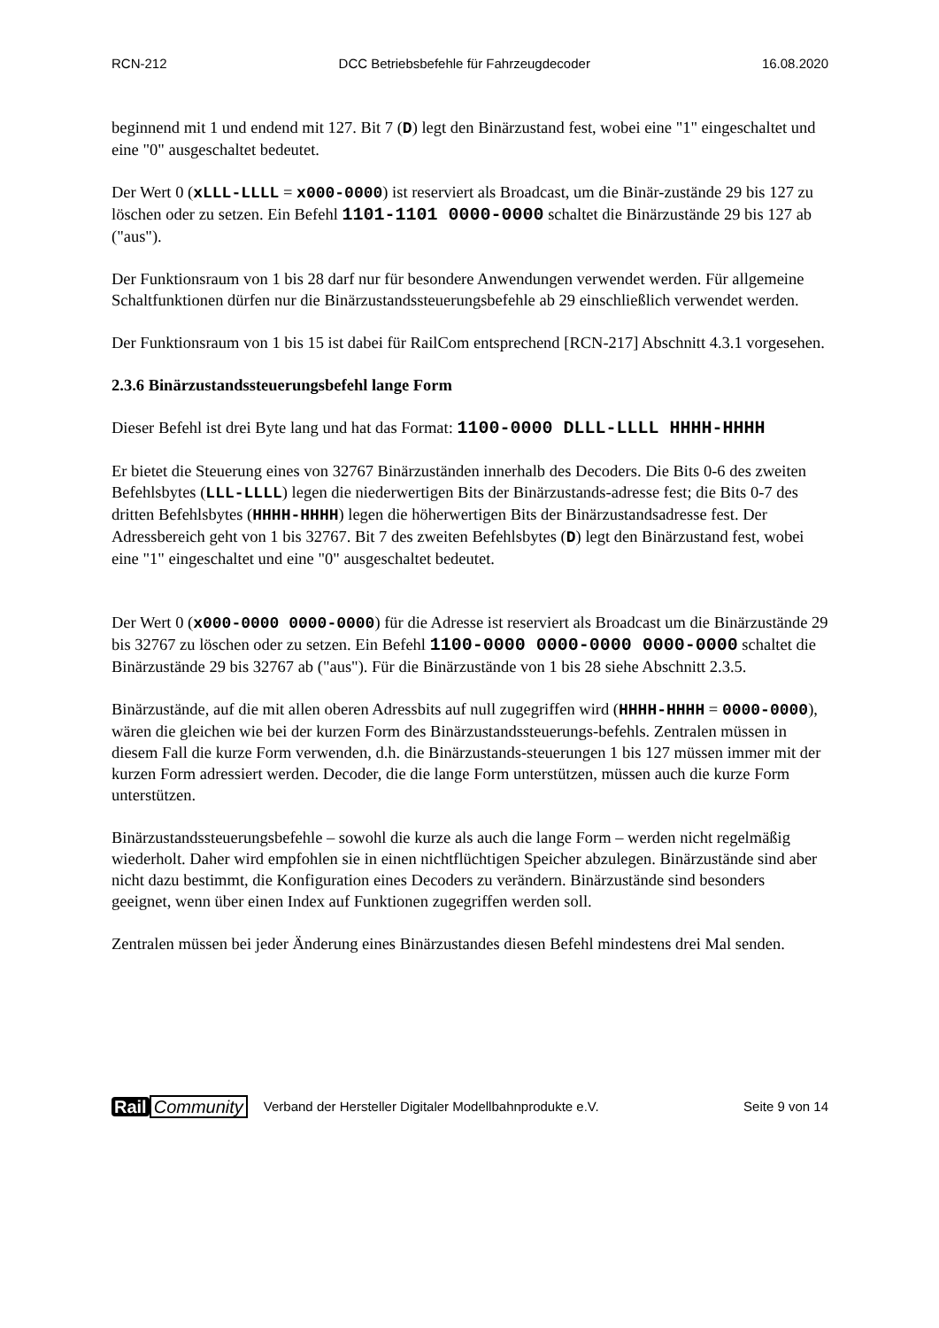RCN-212 DCC Betriebsbefehle für Fahrzeugdecoder 16.08.2020
beginnend mit 1 und endend mit 127. Bit 7 (D) legt den Binärzustand fest, wobei eine "1" eingeschaltet und eine "0" ausgeschaltet bedeutet.
Der Wert 0 (xLLL-LLLL = x000-0000) ist reserviert als Broadcast, um die Binär-zustände 29 bis 127 zu löschen oder zu setzen. Ein Befehl 1101-1101 0000-0000 schaltet die Binärzustände 29 bis 127 ab ("aus").
Der Funktionsraum von 1 bis 28 darf nur für besondere Anwendungen verwendet werden. Für allgemeine Schaltfunktionen dürfen nur die Binärzustandssteuerungsbefehle ab 29 einschließlich verwendet werden.
Der Funktionsraum von 1 bis 15 ist dabei für RailCom entsprechend [RCN-217] Abschnitt 4.3.1 vorgesehen.
2.3.6 Binärzustandssteuerungsbefehl lange Form
Dieser Befehl ist drei Byte lang und hat das Format: 1100-0000 DLLL-LLLL HHHH-HHHH
Er bietet die Steuerung eines von 32767 Binärzuständen innerhalb des Decoders. Die Bits 0-6 des zweiten Befehlsbytes (LLL-LLLL) legen die niederwertigen Bits der Binärzustands-adresse fest; die Bits 0-7 des dritten Befehlsbytes (HHHH-HHHH) legen die höherwertigen Bits der Binärzustandsadresse fest. Der Adressbereich geht von 1 bis 32767. Bit 7 des zweiten Befehlsbytes (D) legt den Binärzustand fest, wobei eine "1" eingeschaltet und eine "0" ausgeschaltet bedeutet.
Der Wert 0 (x000-0000 0000-0000) für die Adresse ist reserviert als Broadcast um die Binärzustände 29 bis 32767 zu löschen oder zu setzen. Ein Befehl 1100-0000 0000-0000 0000-0000 schaltet die Binärzustände 29 bis 32767 ab ("aus"). Für die Binärzustände von 1 bis 28 siehe Abschnitt 2.3.5.
Binärzustände, auf die mit allen oberen Adressbits auf null zugegriffen wird (HHHH-HHHH = 0000-0000), wären die gleichen wie bei der kurzen Form des Binärzustandssteuerungs-befehls. Zentralen müssen in diesem Fall die kurze Form verwenden, d.h. die Binärzustands-steuerungen 1 bis 127 müssen immer mit der kurzen Form adressiert werden. Decoder, die die lange Form unterstützen, müssen auch die kurze Form unterstützen.
Binärzustandssteuerungsbefehle – sowohl die kurze als auch die lange Form – werden nicht regelmäßig wiederholt. Daher wird empfohlen sie in einen nichtflüchtigen Speicher abzulegen. Binärzustände sind aber nicht dazu bestimmt, die Konfiguration eines Decoders zu verändern. Binärzustände sind besonders geeignet, wenn über einen Index auf Funktionen zugegriffen werden soll.
Zentralen müssen bei jeder Änderung eines Binärzustandes diesen Befehl mindestens drei Mal senden.
Rail Community Verband der Hersteller Digitaler Modellbahnprodukte e.V. Seite 9 von 14